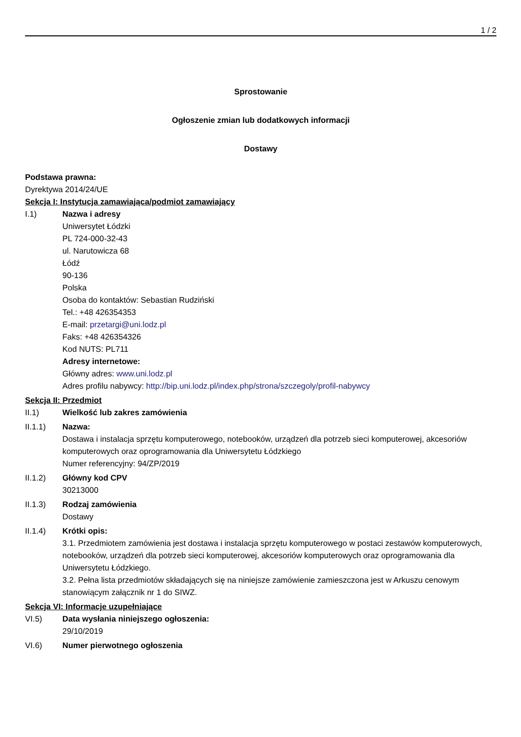1 / 2
Sprostowanie
Ogłoszenie zmian lub dodatkowych informacji
Dostawy
Podstawa prawna:
Dyrektywa 2014/24/UE
Sekcja I: Instytucja zamawiająca/podmiot zamawiający
I.1) Nazwa i adresy
Uniwersytet Łódzki
PL 724-000-32-43
ul. Narutowicza 68
Łódź
90-136
Polska
Osoba do kontaktów: Sebastian Rudziński
Tel.: +48 426354353
E-mail: przetargi@uni.lodz.pl
Faks: +48 426354326
Kod NUTS: PL711
Adresy internetowe:
Główny adres: www.uni.lodz.pl
Adres profilu nabywcy: http://bip.uni.lodz.pl/index.php/strona/szczegoly/profil-nabywcy
Sekcja II: Przedmiot
II.1) Wielkość lub zakres zamówienia
II.1.1) Nazwa:
Dostawa i instalacja sprzętu komputerowego, notebooków, urządzeń dla potrzeb sieci komputerowej, akcesoriów komputerowych oraz oprogramowania dla Uniwersytetu Łódzkiego
Numer referencyjny: 94/ZP/2019
II.1.2) Główny kod CPV
30213000
II.1.3) Rodzaj zamówienia
Dostawy
II.1.4) Krótki opis:
3.1. Przedmiotem zamówienia jest dostawa i instalacja sprzętu komputerowego w postaci zestawów komputerowych, notebooków, urządzeń dla potrzeb sieci komputerowej, akcesoriów komputerowych oraz oprogramowania dla Uniwersytetu Łódzkiego.
3.2. Pełna lista przedmiotów składających się na niniejsze zamówienie zamieszczona jest w Arkuszu cenowym stanowiącym załącznik nr 1 do SIWZ.
Sekcja VI: Informacje uzupełniające
VI.5) Data wysłania niniejszego ogłoszenia:
29/10/2019
VI.6) Numer pierwotnego ogłoszenia